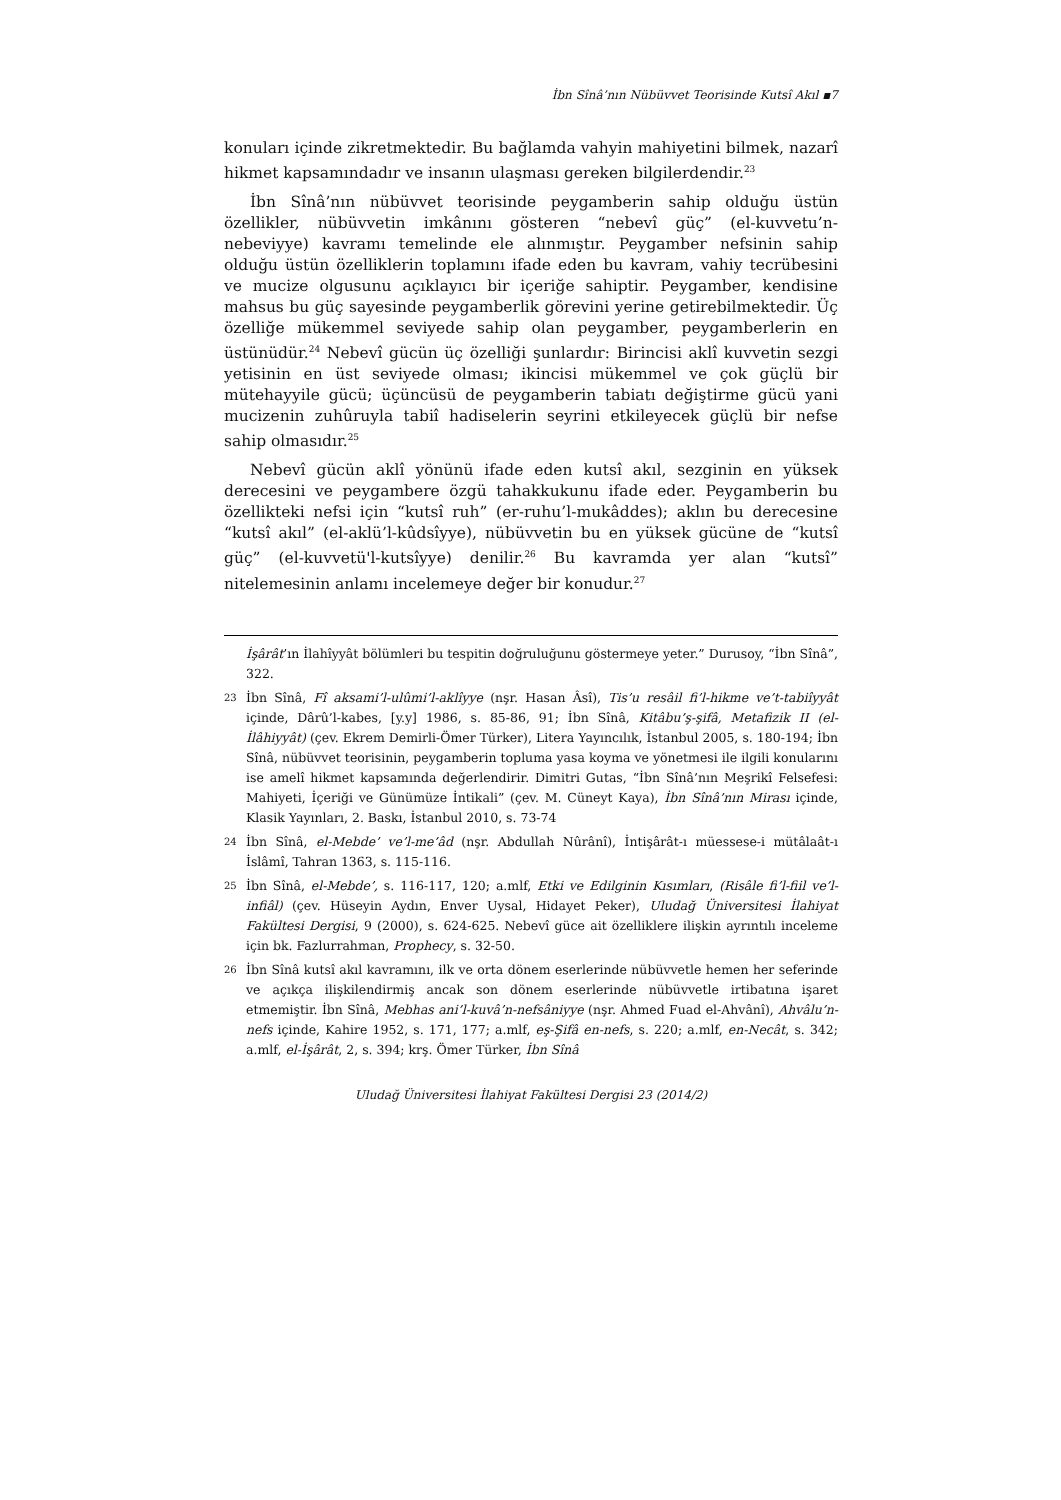İbn Sînâ’nın Nübüvvet Teorisinde Kutsî Akıl ▪7
konuları içinde zikretmektedir. Bu bağlamda vahyin mahiyetini bilmek, nazarî hikmet kapsamındadır ve insanın ulaşması gereken bilgilerdendir.<sup>23</sup>
İbn Sînâ’nın nübüvvet teorisinde peygamberin sahip olduğu üstün özellikler, nübüvvetin imkânını gösteren “nebevî güç” (el-kuvvetu’n-nebeviyye) kavramı temelinde ele alınmıştır. Peygamber nefsinin sahip olduğu üstün özelliklerin toplamını ifade eden bu kavram, vahiy tecrübesini ve mucize olgusunu açıklayıcı bir içeriğe sahiptir. Peygamber, kendisine mahsus bu güç sayesinde peygamberlik görevini yerine getirebilmektedir. Üç özelliğe mükemmel seviyede sahip olan peygamber, peygamberlerin en üstünüdür.<sup>24</sup> Nebevî gücün üç özelliği şunlardır: Birincisi aklî kuvvetin sezgi yetisinin en üst seviyede olması; ikincisi mükemmel ve çok güçlü bir mütehayyile gücü; üçüncüsü de peygamberin tabiatı değiştirme gücü yani mucizenin zuhûruyla tabiî hadiselerin seyrini etkileyecek güçlü bir nefse sahip olmasıdır.<sup>25</sup>
Nebevî gücün aklî yönünü ifade eden kutsî akıl, sezginin en yüksek derecesini ve peygambere özgü tahakkukunu ifade eder. Peygamberin bu özellikteki nefsi için “kutsî ruh” (er-ruhu’l-mukâddes); aklın bu derecesine “kutsî akıl” (el-aklü’l-kûdsîyye), nübüvvetin bu en yüksek gücüne de “kutsî güç” (el-kuvvetü'l-kutsîyye) denilir.<sup>26</sup> Bu kavramda yer alan “kutsî” nitelemesinin anlamı incelemeye değer bir konudur.<sup>27</sup>
İşârât’ın İlahîyyât bölümleri bu tespitin doğruluğunu göstermeye yeter.” Durusoy, “İbn Sînâ”, 322.
23 İbn Sînâ, Fî aksami’l-ulûmi’l-aklîyye (nşr. Hasan Âsî), Tis’u resâil fi’l-hikme ve’t-tabiîyyât içinde, Dârû’l-kabes, [y.y] 1986, s. 85-86, 91; İbn Sînâ, Kitâbu’ş-şifâ, Metafizik II (el-İlâhiyyât) (çev. Ekrem Demirli-Ömer Türker), Litera Yayıncılık, İstanbul 2005, s. 180-194; İbn Sînâ, nübüvvet teorisinin, peygamberin topluma yasa koyma ve yönetmesi ile ilgili konularını ise amelî hikmet kapsamında değerlendirir. Dimitri Gutas, “İbn Sînâ’nın Meşrikî Felsefesi: Mahiyeti, İçeriği ve Günümüze İntikali” (çev. M. Cüneyt Kaya), İbn Sînâ’nın Mirası içinde, Klasik Yayınları, 2. Baskı, İstanbul 2010, s. 73-74
24 İbn Sînâ, el-Mebde’ ve’l-me’âd (nşr. Abdullah Nûrânî), İntişârât-ı müessese-i mütâlaât-ı İslâmî, Tahran 1363, s. 115-116.
25 İbn Sînâ, el-Mebde’, s. 116-117, 120; a.mlf, Etki ve Edilginin Kısımları, (Risâle fi’l-fiil ve’l-infiâl) (çev. Hüseyin Aydın, Enver Uysal, Hidayet Peker), Uludağ Üniversitesi İlahiyat Fakültesi Dergisi, 9 (2000), s. 624-625. Nebevî güce ait özelliklere ilişkin ayrıntılı inceleme için bk. Fazlurrahman, Prophecy, s. 32-50.
26 İbn Sînâ kutsî akıl kavramını, ilk ve orta dönem eserlerinde nübüvvetle hemen her seferinde ve açıkça ilişkilendirmiş ancak son dönem eserlerinde nübüvvetle irtibatına işaret etmemiştir. İbn Sînâ, Mebhas ani’l-kuvâ’n-nefsâniyye (nşr. Ahmed Fuad el-Ahvânî), Ahvâlu’n-nefs içinde, Kahire 1952, s. 171, 177; a.mlf, eş-Şifâ en-nefs, s. 220; a.mlf, en-Necât, s. 342; a.mlf, el-İşârât, 2, s. 394; krş. Ömer Türker, İbn Sînâ
Uludağ Üniversitesi İlahiyat Fakültesi Dergisi 23 (2014/2)